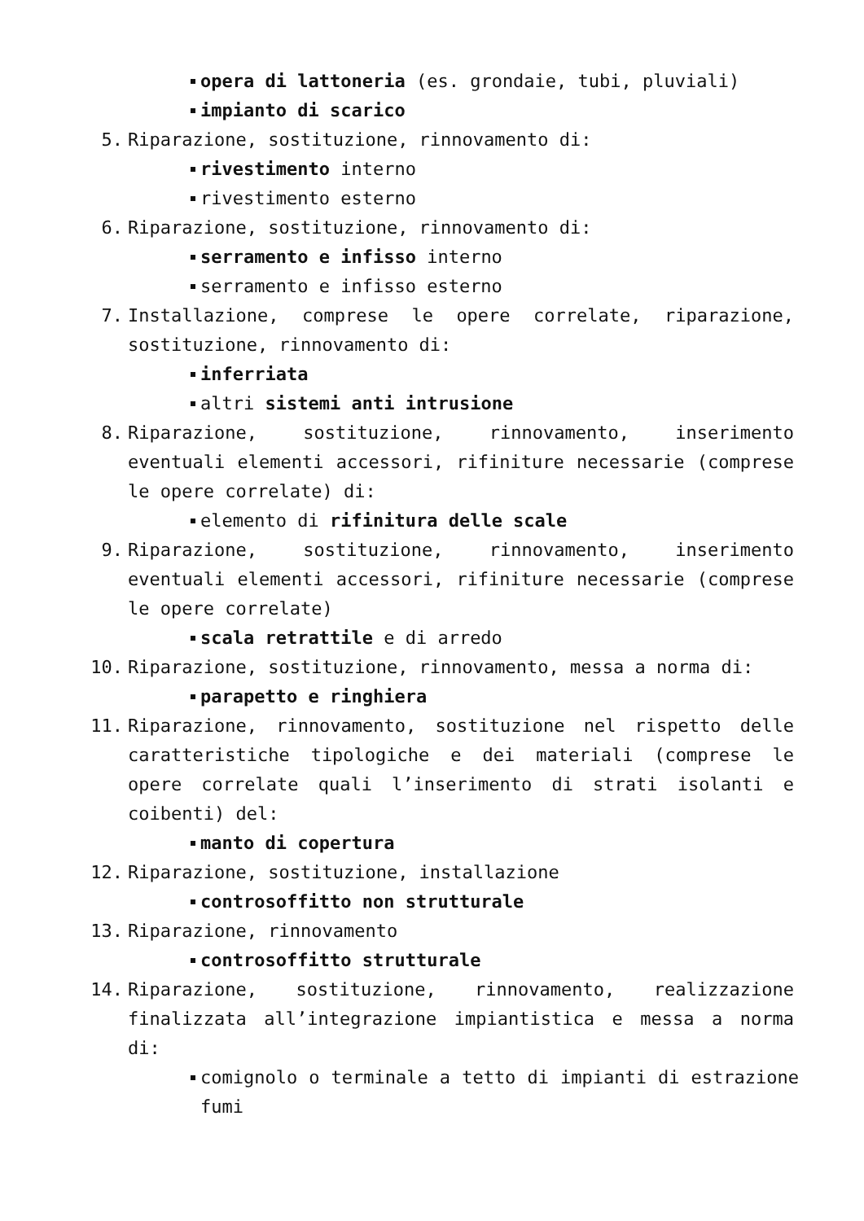opera di lattoneria (es. grondaie, tubi, pluviali)
impianto di scarico
5. Riparazione, sostituzione, rinnovamento di:
rivestimento interno
rivestimento esterno
6. Riparazione, sostituzione, rinnovamento di:
serramento e infisso interno
serramento e infisso esterno
7. Installazione, comprese le opere correlate, riparazione, sostituzione, rinnovamento di:
inferriata
altri sistemi anti intrusione
8. Riparazione, sostituzione, rinnovamento, inserimento eventuali elementi accessori, rifiniture necessarie (comprese le opere correlate) di:
elemento di rifinitura delle scale
9. Riparazione, sostituzione, rinnovamento, inserimento eventuali elementi accessori, rifiniture necessarie (comprese le opere correlate)
scala retrattile e di arredo
10. Riparazione, sostituzione, rinnovamento, messa a norma di:
parapetto e ringhiera
11. Riparazione, rinnovamento, sostituzione nel rispetto delle caratteristiche tipologiche e dei materiali (comprese le opere correlate quali l’inserimento di strati isolanti e coibenti) del:
manto di copertura
12. Riparazione, sostituzione, installazione
controsoffitto non strutturale
13. Riparazione, rinnovamento
controsoffitto strutturale
14. Riparazione, sostituzione, rinnovamento, realizzazione finalizzata all’integrazione impiantistica e messa a norma di:
comignolo o terminale a tetto di impianti di estrazione fumi